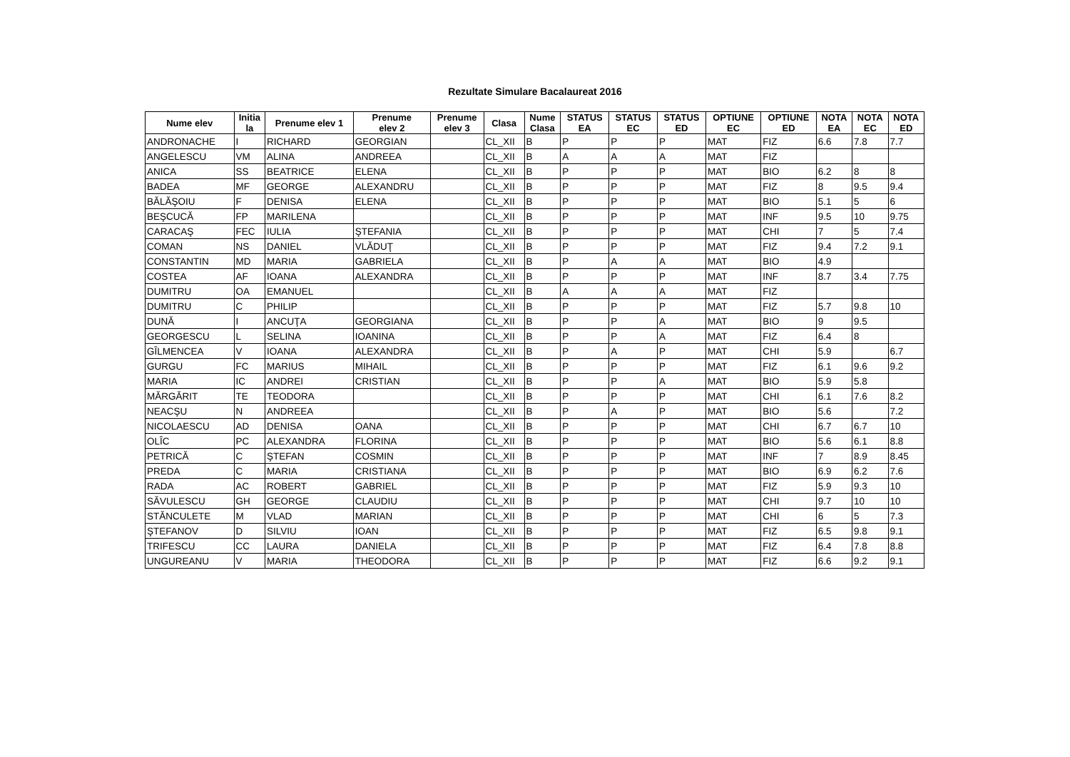Rezultate Simulare Bacalaureat 2016
| Nume elev | Initia la | Prenume elev 1 | Prenume elev 2 | Prenume elev 3 | Clasa | Nume Clasa | STATUS EA | STATUS EC | STATUS ED | OPTIUNE EC | OPTIUNE ED | NOTA EA | NOTA EC | NOTA ED |
| --- | --- | --- | --- | --- | --- | --- | --- | --- | --- | --- | --- | --- | --- | --- |
| ANDRONACHE | I | RICHARD | GEORGIAN | | CL_XII | B | P | P | P | MAT | FIZ | 6.6 | 7.8 | 7.7 |
| ANGELESCU | VM | ALINA | ANDREEA | | CL_XII | B | A | A | A | MAT | FIZ | | | |
| ANICA | SS | BEATRICE | ELENA | | CL_XII | B | P | P | P | MAT | BIO | 6.2 | 8 | 8 |
| BADEA | MF | GEORGE | ALEXANDRU | | CL_XII | B | P | P | P | MAT | FIZ | 8 | 9.5 | 9.4 |
| BĂLĂŞOIU | F | DENISA | ELENA | | CL_XII | B | P | P | P | MAT | BIO | 5.1 | 5 | 6 |
| BEŞCUCĂ | FP | MARILENA | | | CL_XII | B | P | P | P | MAT | INF | 9.5 | 10 | 9.75 |
| CARACAŞ | FEC | IULIA | ŞTEFANIA | | CL_XII | B | P | P | P | MAT | CHI | 7 | 5 | 7.4 |
| COMAN | NS | DANIEL | VLĂDUŢ | | CL_XII | B | P | P | P | MAT | FIZ | 9.4 | 7.2 | 9.1 |
| CONSTANTIN | MD | MARIA | GABRIELA | | CL_XII | B | P | A | A | MAT | BIO | 4.9 | | |
| COSTEA | AF | IOANA | ALEXANDRA | | CL_XII | B | P | P | P | MAT | INF | 8.7 | 3.4 | 7.75 |
| DUMITRU | OA | EMANUEL | | | CL_XII | B | A | A | A | MAT | FIZ | | | |
| DUMITRU | C | PHILIP | | | CL_XII | B | P | P | P | MAT | FIZ | 5.7 | 9.8 | 10 |
| DUNĂ | I | ANCUŢA | GEORGIANA | | CL_XII | B | P | P | A | MAT | BIO | 9 | 9.5 | |
| GEORGESCU | L | SELINA | IOANINA | | CL_XII | B | P | P | A | MAT | FIZ | 6.4 | 8 | |
| GÎLMENCEA | V | IOANA | ALEXANDRA | | CL_XII | B | P | A | P | MAT | CHI | 5.9 | | 6.7 |
| GURGU | FC | MARIUS | MIHAIL | | CL_XII | B | P | P | P | MAT | FIZ | 6.1 | 9.6 | 9.2 |
| MARIA | IC | ANDREI | CRISTIAN | | CL_XII | B | P | P | A | MAT | BIO | 5.9 | 5.8 | |
| MĂRGĂRIT | TE | TEODORA | | | CL_XII | B | P | P | P | MAT | CHI | 6.1 | 7.6 | 8.2 |
| NEACŞU | N | ANDREEA | | | CL_XII | B | P | A | P | MAT | BIO | 5.6 | | 7.2 |
| NICOLAESCU | AD | DENISA | OANA | | CL_XII | B | P | P | P | MAT | CHI | 6.7 | 6.7 | 10 |
| OLÎC | PC | ALEXANDRA | FLORINA | | CL_XII | B | P | P | P | MAT | BIO | 5.6 | 6.1 | 8.8 |
| PETRICĂ | C | ŞTEFAN | COSMIN | | CL_XII | B | P | P | P | MAT | INF | 7 | 8.9 | 8.45 |
| PREDA | C | MARIA | CRISTIANA | | CL_XII | B | P | P | P | MAT | BIO | 6.9 | 6.2 | 7.6 |
| RADA | AC | ROBERT | GABRIEL | | CL_XII | B | P | P | P | MAT | FIZ | 5.9 | 9.3 | 10 |
| SĂVULESCU | GH | GEORGE | CLAUDIU | | CL_XII | B | P | P | P | MAT | CHI | 9.7 | 10 | 10 |
| STĂNCULETE | M | VLAD | MARIAN | | CL_XII | B | P | P | P | MAT | CHI | 6 | 5 | 7.3 |
| ŞTEFANOV | D | SILVIU | IOAN | | CL_XII | B | P | P | P | MAT | FIZ | 6.5 | 9.8 | 9.1 |
| TRIFESCU | CC | LAURA | DANIELA | | CL_XII | B | P | P | P | MAT | FIZ | 6.4 | 7.8 | 8.8 |
| UNGUREANU | V | MARIA | THEODORA | | CL_XII | B | P | P | P | MAT | FIZ | 6.6 | 9.2 | 9.1 |